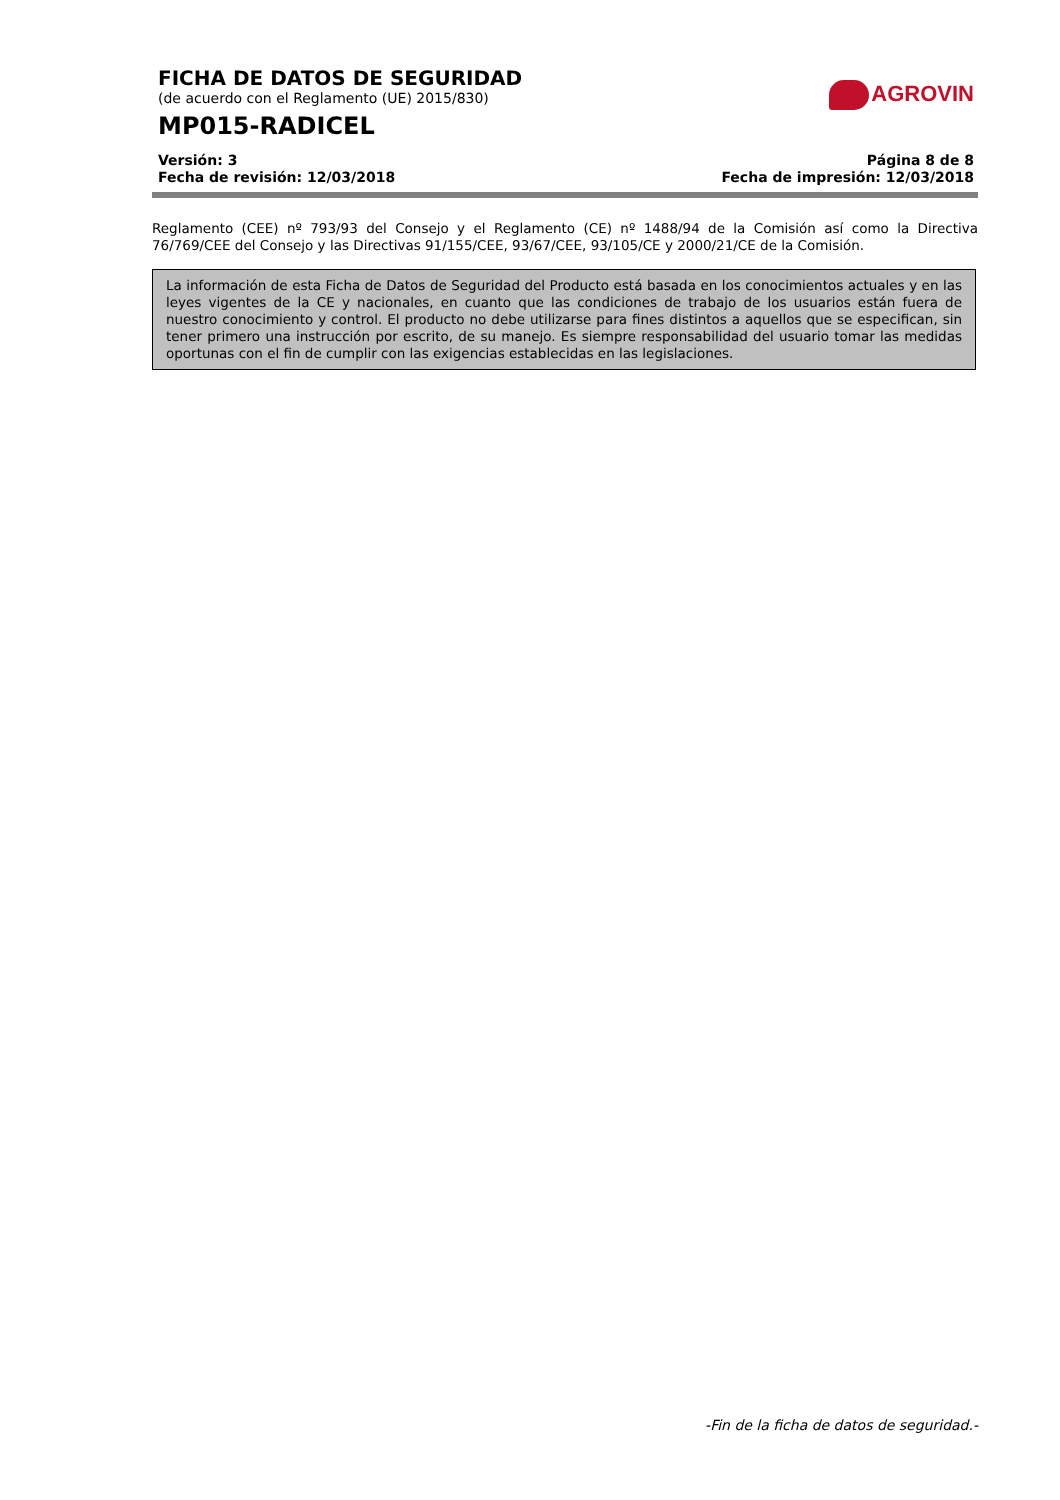FICHA DE DATOS DE SEGURIDAD
(de acuerdo con el Reglamento (UE) 2015/830)
MP015-RADICEL
Versión: 3 Página 8 de 8
Fecha de revisión: 12/03/2018 Fecha de impresión: 12/03/2018
AGROVIN
Reglamento (CEE) nº 793/93 del Consejo y el Reglamento (CE) nº 1488/94 de la Comisión así como la Directiva 76/769/CEE del Consejo y las Directivas 91/155/CEE, 93/67/CEE, 93/105/CE y 2000/21/CE de la Comisión.
La información de esta Ficha de Datos de Seguridad del Producto está basada en los conocimientos actuales y en las leyes vigentes de la CE y nacionales, en cuanto que las condiciones de trabajo de los usuarios están fuera de nuestro conocimiento y control. El producto no debe utilizarse para fines distintos a aquellos que se especifican, sin tener primero una instrucción por escrito, de su manejo. Es siempre responsabilidad del usuario tomar las medidas oportunas con el fin de cumplir con las exigencias establecidas en las legislaciones.
-Fin de la ficha de datos de seguridad.-